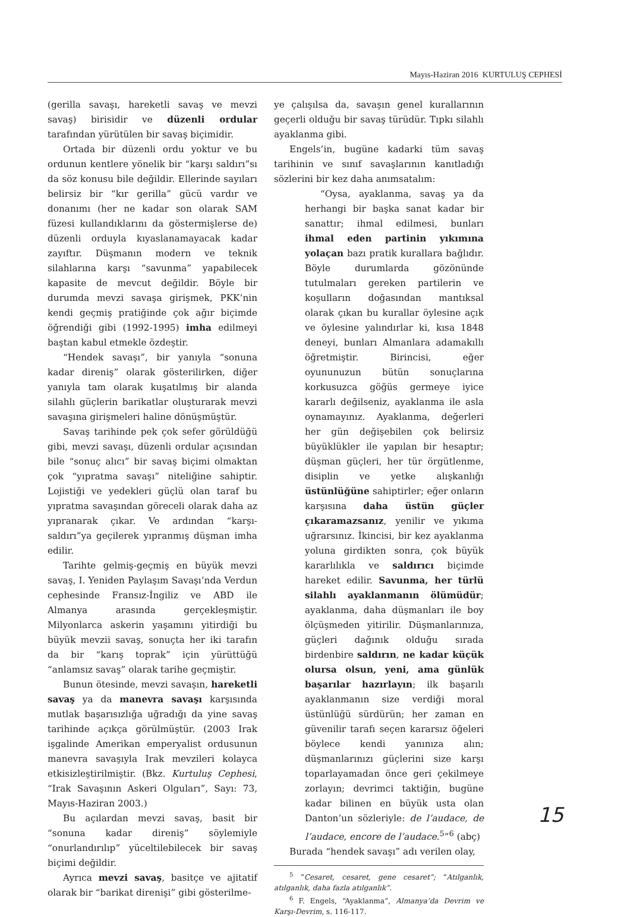Mayıs-Haziran 2016 KURTULUŞ CEPHESİ
(gerilla savaşı, hareketli savaş ve mevzi savaş) birisidir ve düzenli ordular tarafından yürütülen bir savaş biçimidir.
Ortada bir düzenli ordu yoktur ve bu ordunun kentlere yönelik bir “karşı saldırı”sı da söz konusu bile değildir. Ellerinde sayıları belirsiz bir “kır gerilla” gücü vardır ve donanımı (her ne kadar son olarak SAM füzesi kullandıklarını da göstermişlerse de) düzenli orduyla kıyaslanamayacak kadar zayıftır. Düşmanın modern ve teknik silahlarına karşı “savunma” yapabilecek kapasite de mevcut değildir. Böyle bir durumda mevzi savaşa girişmek, PKK’nin kendi geçmiş pratiğinde çok ağır biçimde öğrendiği gibi (1992-1995) imha edilmeyi baştan kabul etmekle özdeştir.
“Hendek savaşı”, bir yanıyla “sonuna kadar direniş” olarak gösterilirken, diğer yanıyla tam olarak kuşatılmış bir alanda silahlı güçlerin barikatlar oluşturarak mevzi savaşına girişmeleri haline dönüşmüştür.
Savaş tarihinde pek çok sefer görüldüğü gibi, mevzi savaşı, düzenli ordular açısından bile “sonuç alıcı” bir savaş biçimi olmaktan çok “yıpratma savaşı” niteliğine sahiptir. Lojistiği ve yedekleri güçlü olan taraf bu yıpratma savaşından göreceli olarak daha az yıpranarak çıkar. Ve ardından “karşı-saldırı”ya geçilerek yıpranmış düşman imha edilir.
Tarihte gelmiş-geçmiş en büyük mevzi savaş, I. Yeniden Paylaşım Savaşı’nda Verdun cephesinde Fransız-İngiliz ve ABD ile Almanya arasında gerçekleşmiştir. Milyonlarca askerin yaşamını yitirdiği bu büyük mevzii savaş, sonuçta her iki tarafın da bir “karış toprak” için yürüttüğü “anlamsız savaş” olarak tarihe geçmiştir.
Bunun ötesinde, mevzi savaşın, hareketli savaş ya da manevra savaşı karşısında mutlak başarısızlığa uğradığı da yine savaş tarihinde açıkça görülmüştür. (2003 Irak işgalinde Amerikan emperyalist ordusunun manevra savaşıyla Irak mevzileri kolayca etkisizleştirilmiştir. (Bkz. Kurtuluş Cephesi, “Irak Savaşının Askeri Olguları”, Sayı: 73, Mayıs-Haziran 2003.)
Bu açılardan mevzi savaş, basit bir “sonuna kadar direniş” söylemiyle “onurlandırılıp” yüceltilebilecek bir savaş biçimi değildir.
Ayrıca mevzi savaş, basitçe ve ajitatif olarak bir “barikat direnişi” gibi gösterilme-
ye çalışılsa da, savaşın genel kurallarının geçerli olduğu bir savaş türüdür. Tıpkı silahlı ayaklanma gibi.
Engels’in, bugüne kadarki tüm savaş tarihinin ve sınıf savaşlarının kanıtladığı sözlerini bir kez daha anımsatalım:
“Oysa, ayaklanma, savaş ya da herhangi bir başka sanat kadar bir sanattır; ihmal edilmesi, bunları ihmal eden partinin yıkımına yolaçan bazı pratik kurallara bağlıdır. Böyle durumlarda gözönünde tutulmaları gereken partilerin ve koşulların doğasından mantıksal olarak çıkan bu kurallar öylesine açık ve öylesine yalındırlar ki, kısa 1848 deneyi, bunları Almanlara adamakıllı öğretmiştir. Birincisi, eğer oyununuzun bütün sonuçlarına korkusuzca göğüs germeye iyice kararlı değilseniz, ayaklanma ile asla oynamayınız. Ayaklanma, değerleri her gün değişebilen çok belirsiz büyüklükler ile yapılan bir hesaptır; düşman güçleri, her tür örgütlenme, disiplin ve yetke alışkanlığı üstünlüğüne sahiptirler; eğer onların karşısına daha üstün güçler çıkaramazsanız, yenilir ve yıkıma uğrarsınız. İkincisi, bir kez ayaklanma yoluna girdikten sonra, çok büyük kararlılıkla ve saldırıcı biçimde hareket edilir. Savunma, her türlü silahlı ayaklanmanın ölümüdür; ayaklanma, daha düşmanları ile boy ölçüşmeden yitirilir. Düşmanlarınıza, güçleri dağınık olduğu sırada birdenbire saldırın, ne kadar küçük olursa olsun, yeni, ama günlük başarılar hazırlayın; ilk başarılı ayaklanmanın size verdiği moral üstünlüğü sürdürün; her zaman en güvenilir tarafı seçen kararsız öğeleri böylece kendi yanınıza alın; düşmanlarınızı güçlerini size karşı toparlayamadan önce geri çekilmeye zorlayın; devrimci taktiğin, bugüne kadar bilinen en büyük usta olan Danton’un sözleriyle: de l’audace, de l’audace, encore de l’audace.<sup>5</sup>”<sup>6</sup> (abç)
Burada “hendek savaşı” adı verilen olay,
<sup>5</sup> “Cesaret, cesaret, gene cesaret”; “Atılganlık, atılganlık, daha fazla atılganlık”.
<sup>6</sup> F. Engels, “Ayaklanma”, Almanya’da Devrim ve Karşı-Devrim, s. 116-117.
15